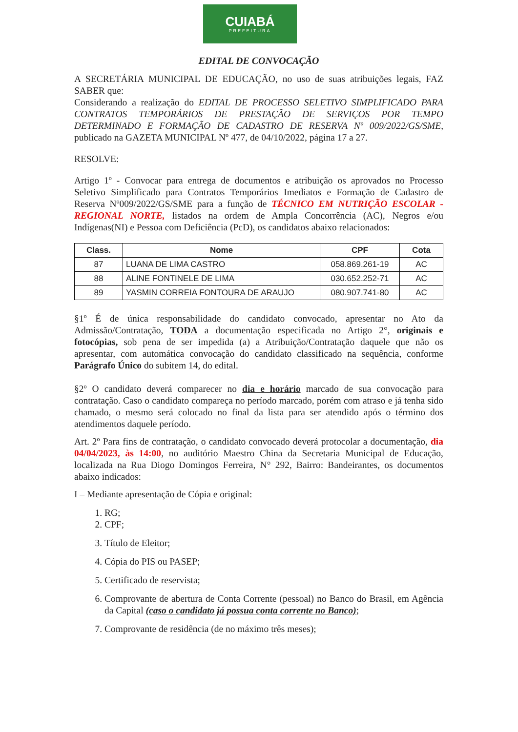CUIABÁ
PREFEITURA
EDITAL DE CONVOCAÇÃO
A SECRETÁRIA MUNICIPAL DE EDUCAÇÃO, no uso de suas atribuições legais, FAZ SABER que:
Considerando a realização do EDITAL DE PROCESSO SELETIVO SIMPLIFICADO PARA CONTRATOS TEMPORÁRIOS DE PRESTAÇÃO DE SERVIÇOS POR TEMPO DETERMINADO E FORMAÇÃO DE CADASTRO DE RESERVA Nº 009/2022/GS/SME, publicado na GAZETA MUNICIPAL Nº 477, de 04/10/2022, página 17 a 27.
RESOLVE:
Artigo 1º - Convocar para entrega de documentos e atribuição os aprovados no Processo Seletivo Simplificado para Contratos Temporários Imediatos e Formação de Cadastro de Reserva Nº009/2022/GS/SME para a função de TÉCNICO EM NUTRIÇÃO ESCOLAR - REGIONAL NORTE, listados na ordem de Ampla Concorrência (AC), Negros e/ou Indígenas(NI) e Pessoa com Deficiência (PcD), os candidatos abaixo relacionados:
| Class. | Nome | CPF | Cota |
| --- | --- | --- | --- |
| 87 | LUANA DE LIMA CASTRO | 058.869.261-19 | AC |
| 88 | ALINE FONTINELE DE LIMA | 030.652.252-71 | AC |
| 89 | YASMIN CORREIA FONTOURA DE ARAUJO | 080.907.741-80 | AC |
§1º É de única responsabilidade do candidato convocado, apresentar no Ato da Admissão/Contratação, TODA a documentação especificada no Artigo 2°, originais e fotocópias, sob pena de ser impedida (a) a Atribuição/Contratação daquele que não os apresentar, com automática convocação do candidato classificado na sequência, conforme Parágrafo Único do subitem 14, do edital.
§2º O candidato deverá comparecer no dia e horário marcado de sua convocação para contratação. Caso o candidato compareça no período marcado, porém com atraso e já tenha sido chamado, o mesmo será colocado no final da lista para ser atendido após o término dos atendimentos daquele período.
Art. 2º Para fins de contratação, o candidato convocado deverá protocolar a documentação, dia 04/04/2023, às 14:00, no auditório Maestro China da Secretaria Municipal de Educação, localizada na Rua Diogo Domingos Ferreira, N° 292, Bairro: Bandeirantes, os documentos abaixo indicados:
I – Mediante apresentação de Cópia e original:
1. RG;
2. CPF;
3. Título de Eleitor;
4. Cópia do PIS ou PASEP;
5. Certificado de reservista;
6. Comprovante de abertura de Conta Corrente (pessoal) no Banco do Brasil, em Agência da Capital (caso o candidato já possua conta corrente no Banco);
7. Comprovante de residência (de no máximo três meses);